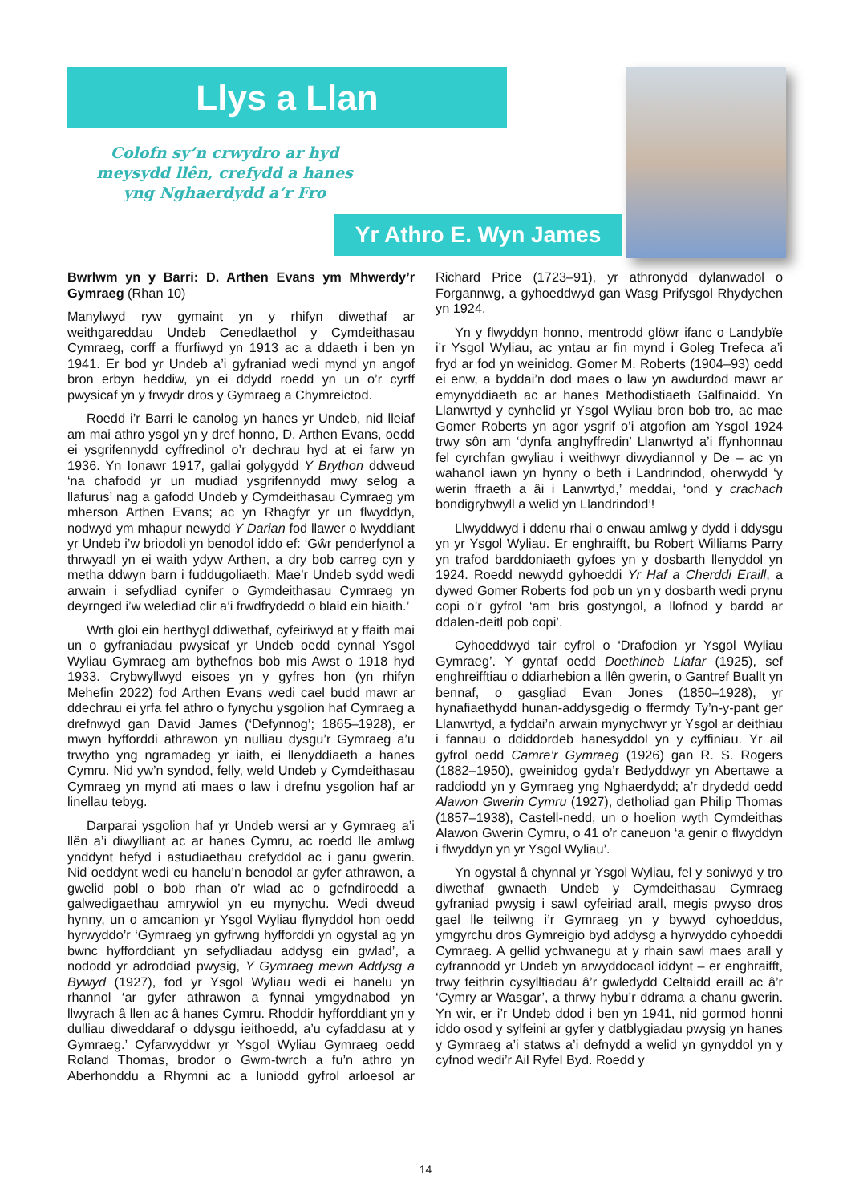Llys a Llan
Colofn sy’n crwydro ar hyd meysydd llên, crefydd a hanes yng Nghaerdydd a’r Fro
Yr Athro E. Wyn James
Bwrlwm yn y Barri: D. Arthen Evans ym Mhwerdy’r Gymraeg (Rhan 10)
Manylwyd ryw gymaint yn y rhifyn diwethaf ar weithgareddau Undeb Cenedlaethol y Cymdeithasau Cymraeg, corff a ffurfiwyd yn 1913 ac a ddaeth i ben yn 1941. Er bod yr Undeb a’i gyfraniad wedi mynd yn angof bron erbyn heddiw, yn ei ddydd roedd yn un o’r cyrff pwysicaf yn y frwydr dros y Gymraeg a Chymreictod.
Roedd i’r Barri le canolog yn hanes yr Undeb, nid lleiaf am mai athro ysgol yn y dref honno, D. Arthen Evans, oedd ei ysgrifennydd cyffredinol o’r dechrau hyd at ei farw yn 1936. Yn Ionawr 1917, gallai golygydd Y Brython ddweud ‘na chafodd yr un mudiad ysgrifennydd mwy selog a llafurus’ nag a gafodd Undeb y Cymdeithasau Cymraeg ym mherson Arthen Evans; ac yn Rhagfyr yr un flwyddyn, nodwyd ym mhapur newydd Y Darian fod llawer o lwyddiant yr Undeb i’w briodoli yn benodol iddo ef: ‘Gŵr penderfynol a thrwyadl yn ei waith ydyw Arthen, a dry bob carreg cyn y metha ddwyn barn i fuddugoliaeth. Mae’r Undeb sydd wedi arwain i sefydliad cynifer o Gymdeithasau Cymraeg yn deyrnged i’w welediad clir a’i frwdfrydedd o blaid ein hiaith.’
Wrth gloi ein herthygl ddiwethaf, cyfeiriwyd at y ffaith mai un o gyfraniadau pwysicaf yr Undeb oedd cynnal Ysgol Wyliau Gymraeg am bythefnos bob mis Awst o 1918 hyd 1933. Crybwyllwyd eisoes yn y gyfres hon (yn rhifyn Mehefin 2022) fod Arthen Evans wedi cael budd mawr ar ddechrau ei yrfa fel athro o fynychu ysgolion haf Cymraeg a drefnwyd gan David James (‘Defynnog’; 1865–1928), er mwyn hyfforddi athrawon yn nulliau dysgu’r Gymraeg a’u trwytho yng ngramadeg yr iaith, ei llenyddiaeth a hanes Cymru. Nid yw’n syndod, felly, weld Undeb y Cymdeithasau Cymraeg yn mynd ati maes o law i drefnu ysgolion haf ar linellau tebyg.
Darparai ysgolion haf yr Undeb wersi ar y Gymraeg a’i llên a’i diwylliant ac ar hanes Cymru, ac roedd lle amlwg ynddynt hefyd i astudiaethau crefyddol ac i ganu gwerin. Nid oeddynt wedi eu hanelu’n benodol ar gyfer athrawon, a gwelid pobl o bob rhan o’r wlad ac o gefndiroedd a galwedigaethau amrywiol yn eu mynychu. Wedi dweud hynny, un o amcanion yr Ysgol Wyliau flynyddol hon oedd hyrwyddo’r ‘Gymraeg yn gyfrwng hyfforddi yn ogystal ag yn bwnc hyfforddiant yn sefydliadau addysg ein gwlad’, a nododd yr adroddiad pwysig, Y Gymraeg mewn Addysg a Bywyd (1927), fod yr Ysgol Wyliau wedi ei hanelu yn rhannol ‘ar gyfer athrawon a fynnai ymgydnabod yn llwyrach â llen ac â hanes Cymru. Rhoddir hyfforddiant yn y dulliau diweddaraf o ddysgu ieithoedd, a’u cyfaddasu at y Gymraeg.’ Cyfarwyddwr yr Ysgol Wyliau Gymraeg oedd Roland Thomas, brodor o Gwm-twrch a fu’n athro yn Aberhonddu a Rhymni ac a luniodd gyfrol arloesol ar Richard Price (1723–91), yr athronydd dylanwadol o Forgannwg, a gyhoeddwyd gan Wasg Prifysgol Rhydychen yn 1924.
Yn y flwyddyn honno, mentrodd glöwr ifanc o Landybïe i’r Ysgol Wyliau, ac yntau ar fin mynd i Goleg Trefeca a’i fryd ar fod yn weinidog. Gomer M. Roberts (1904–93) oedd ei enw, a byddai’n dod maes o law yn awdurdod mawr ar emynyddiaeth ac ar hanes Methodistiaeth Galfinaidd. Yn Llanwrtyd y cynhelid yr Ysgol Wyliau bron bob tro, ac mae Gomer Roberts yn agor ysgrif o’i atgofion am Ysgol 1924 trwy sôn am ‘dynfa anghyffredin’ Llanwrtyd a’i ffynhonnau fel cyrchfan gwyliau i weithwyr diwydiannol y De – ac yn wahanol iawn yn hynny o beth i Landrindod, oherwydd ‘y werin ffraeth a âi i Lanwrtyd,’ meddai, ‘ond y crachach bondigrybwyll a welid yn Llandrindod’!
Llwyddwyd i ddenu rhai o enwau amlwg y dydd i ddysgu yn yr Ysgol Wyliau. Er enghraifft, bu Robert Williams Parry yn trafod barddoniaeth gyfoes yn y dosbarth llenyddol yn 1924. Roedd newydd gyhoeddi Yr Haf a Cherddi Eraill, a dywed Gomer Roberts fod pob un yn y dosbarth wedi prynu copi o’r gyfrol ‘am bris gostyngol, a llofnod y bardd ar ddalen-deitl pob copi’.
Cyhoeddwyd tair cyfrol o ‘Drafodion yr Ysgol Wyliau Gymraeg’. Y gyntaf oedd Doethineb Llafar (1925), sef enghreifftiau o ddiarhebion a llên gwerin, o Gantref Buallt yn bennaf, o gasgliad Evan Jones (1850–1928), yr hynafiaethydd hunan-addysgedig o ffermdy Ty’n-y-pant ger Llanwrtyd, a fyddai’n arwain mynychwyr yr Ysgol ar deithiau i fannau o ddiddordeb hanesyddol yn y cyffiniau. Yr ail gyfrol oedd Camre’r Gymraeg (1926) gan R. S. Rogers (1882–1950), gweinidog gyda’r Bedyddwyr yn Abertawe a raddiodd yn y Gymraeg yng Nghaerdydd; a’r drydedd oedd Alawon Gwerin Cymru (1927), detholiad gan Philip Thomas (1857–1938), Castell-nedd, un o hoelion wyth Cymdeithas Alawon Gwerin Cymru, o 41 o’r caneuon ‘a genir o flwyddyn i flwyddyn yn yr Ysgol Wyliau’.
Yn ogystal â chynnal yr Ysgol Wyliau, fel y soniwyd y tro diwethaf gwnaeth Undeb y Cymdeithasau Cymraeg gyfraniad pwysig i sawl cyfeiriad arall, megis pwyso dros gael lle teilwng i’r Gymraeg yn y bywyd cyhoeddus, ymgyrchu dros Gymreigio byd addysg a hyrwyddo cyhoeddi Cymraeg. A gellid ychwanegu at y rhain sawl maes arall y cyfrannodd yr Undeb yn arwyddocaol iddynt – er enghraifft, trwy feithrin cysylltiadau â’r gwledydd Celtaidd eraill ac â’r ‘Cymry ar Wasgar’, a thrwy hybu’r ddrama a chanu gwerin. Yn wir, er i’r Undeb ddod i ben yn 1941, nid gormod honni iddo osod y sylfeini ar gyfer y datblygiadau pwysig yn hanes y Gymraeg a’i statws a’i defnydd a welid yn gynyddol yn y cyfnod wedi’r Ail Ryfel Byd. Roedd y
14